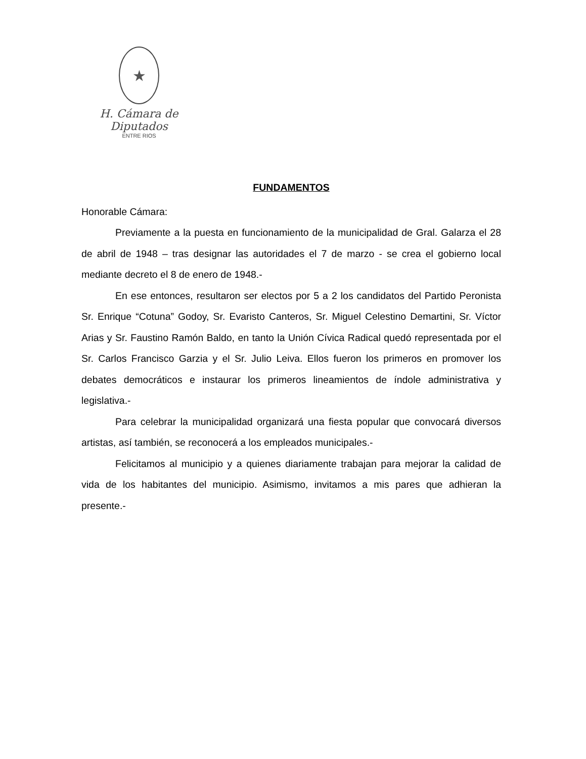★
H. Cámara de Diputados
ENTRE RIOS
FUNDAMENTOS
Honorable Cámara:
Previamente a la puesta en funcionamiento de la municipalidad de Gral. Galarza el 28 de abril de 1948 – tras designar las autoridades el 7 de marzo - se crea el gobierno local mediante decreto el 8 de enero de 1948.-
En ese entonces, resultaron ser electos por 5 a 2 los candidatos del Partido Peronista Sr. Enrique “Cotuna” Godoy, Sr. Evaristo Canteros, Sr. Miguel Celestino Demartini, Sr. Víctor Arias y Sr. Faustino Ramón Baldo, en tanto la Unión Cívica Radical quedó representada por el Sr. Carlos Francisco Garzia y el Sr. Julio Leiva. Ellos fueron los primeros en promover los debates democráticos e instaurar los primeros lineamientos de índole administrativa y legislativa.-
Para celebrar la municipalidad organizará una fiesta popular que convocará diversos artistas, así también, se reconocerá a los empleados municipales.-
Felicitamos al municipio y a quienes diariamente trabajan para mejorar la calidad de vida de los habitantes del municipio. Asimismo, invitamos a mis pares que adhieran la presente.-